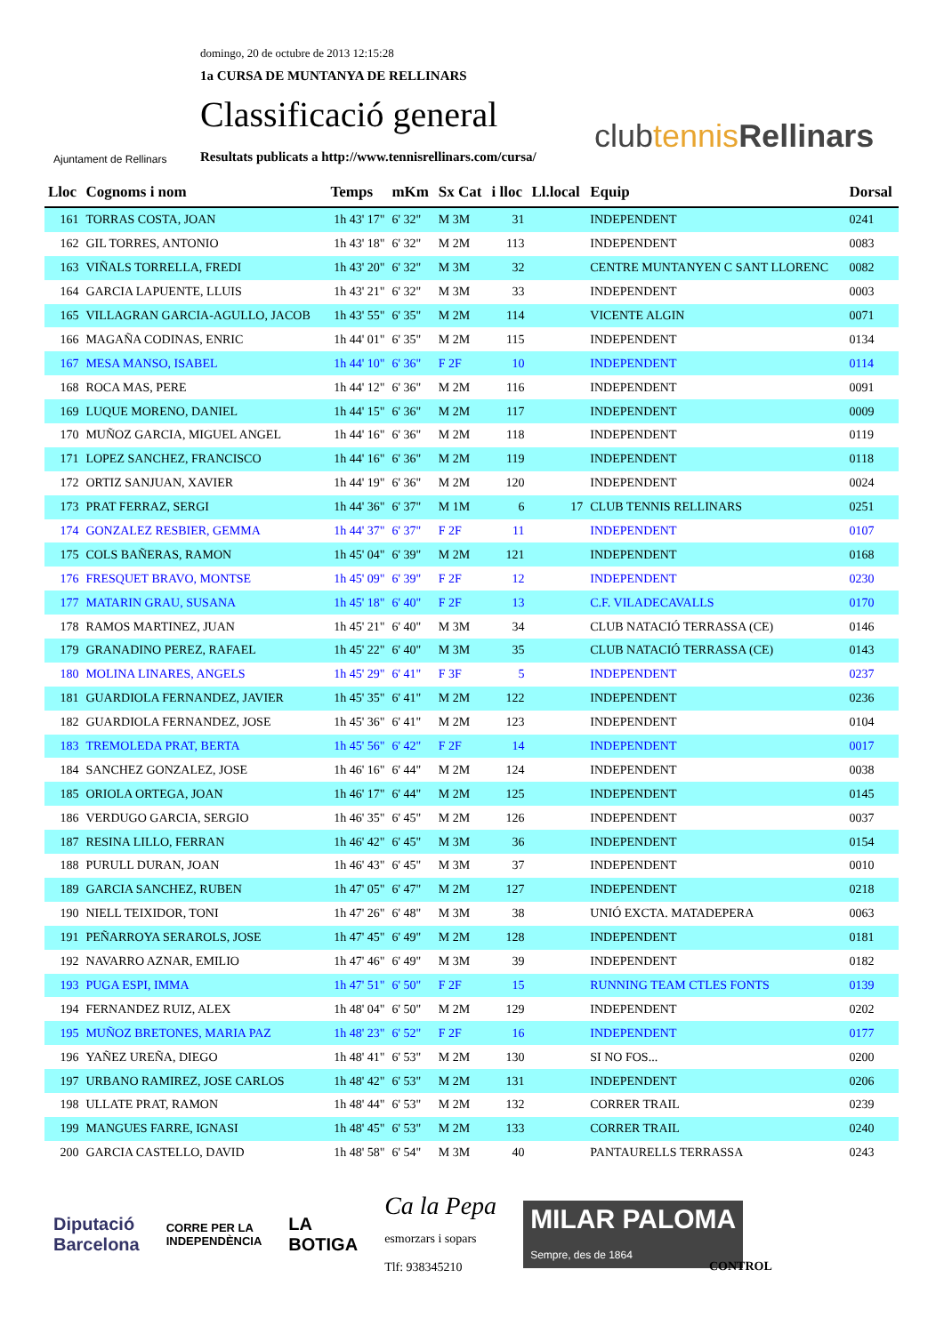domingo, 20 de octubre de 2013 12:15:28
1a CURSA DE MUNTANYA DE RELLINARS
Classificació general
Ajuntament de Rellinars
Resultats publicats a http://www.tennisrellinars.com/cursa/
clubtennis Rellinars
| Lloc | Cognoms i nom | Temps | mKm | Sx Cat | i lloc | Ll.local | Equip | Dorsal |
| --- | --- | --- | --- | --- | --- | --- | --- | --- |
| 161 | TORRAS COSTA, JOAN | 1h 43' 17" | 6' 32" | M 3M | 31 | | INDEPENDENT | 0241 |
| 162 | GIL TORRES, ANTONIO | 1h 43' 18" | 6' 32" | M 2M | 113 | | INDEPENDENT | 0083 |
| 163 | VIÑALS TORRELLA, FREDI | 1h 43' 20" | 6' 32" | M 3M | 32 | | CENTRE MUNTANYEN C SANT LLORENC | 0082 |
| 164 | GARCIA LAPUENTE, LLUIS | 1h 43' 21" | 6' 32" | M 3M | 33 | | INDEPENDENT | 0003 |
| 165 | VILLAGRAN GARCIA-AGULLO, JACOB | 1h 43' 55" | 6' 35" | M 2M | 114 | | VICENTE ALGIN | 0071 |
| 166 | MAGAÑA CODINAS, ENRIC | 1h 44' 01" | 6' 35" | M 2M | 115 | | INDEPENDENT | 0134 |
| 167 | MESA MANSO, ISABEL | 1h 44' 10" | 6' 36" | F 2F | 10 | | INDEPENDENT | 0114 |
| 168 | ROCA MAS, PERE | 1h 44' 12" | 6' 36" | M 2M | 116 | | INDEPENDENT | 0091 |
| 169 | LUQUE MORENO, DANIEL | 1h 44' 15" | 6' 36" | M 2M | 117 | | INDEPENDENT | 0009 |
| 170 | MUÑOZ GARCIA, MIGUEL ANGEL | 1h 44' 16" | 6' 36" | M 2M | 118 | | INDEPENDENT | 0119 |
| 171 | LOPEZ SANCHEZ, FRANCISCO | 1h 44' 16" | 6' 36" | M 2M | 119 | | INDEPENDENT | 0118 |
| 172 | ORTIZ SANJUAN, XAVIER | 1h 44' 19" | 6' 36" | M 2M | 120 | | INDEPENDENT | 0024 |
| 173 | PRAT FERRAZ, SERGI | 1h 44' 36" | 6' 37" | M 1M | 6 | 17 | CLUB TENNIS RELLINARS | 0251 |
| 174 | GONZALEZ RESBIER, GEMMA | 1h 44' 37" | 6' 37" | F 2F | 11 | | INDEPENDENT | 0107 |
| 175 | COLS BAÑERAS, RAMON | 1h 45' 04" | 6' 39" | M 2M | 121 | | INDEPENDENT | 0168 |
| 176 | FRESQUET BRAVO, MONTSE | 1h 45' 09" | 6' 39" | F 2F | 12 | | INDEPENDENT | 0230 |
| 177 | MATARIN GRAU, SUSANA | 1h 45' 18" | 6' 40" | F 2F | 13 | | C.F. VILADECAVALLS | 0170 |
| 178 | RAMOS MARTINEZ, JUAN | 1h 45' 21" | 6' 40" | M 3M | 34 | | CLUB NATACIÓ TERRASSA (CE) | 0146 |
| 179 | GRANADINO PEREZ, RAFAEL | 1h 45' 22" | 6' 40" | M 3M | 35 | | CLUB NATACIÓ TERRASSA (CE) | 0143 |
| 180 | MOLINA LINARES, ANGELS | 1h 45' 29" | 6' 41" | F 3F | 5 | | INDEPENDENT | 0237 |
| 181 | GUARDIOLA FERNANDEZ, JAVIER | 1h 45' 35" | 6' 41" | M 2M | 122 | | INDEPENDENT | 0236 |
| 182 | GUARDIOLA FERNANDEZ, JOSE | 1h 45' 36" | 6' 41" | M 2M | 123 | | INDEPENDENT | 0104 |
| 183 | TREMOLEDA PRAT, BERTA | 1h 45' 56" | 6' 42" | F 2F | 14 | | INDEPENDENT | 0017 |
| 184 | SANCHEZ GONZALEZ, JOSE | 1h 46' 16" | 6' 44" | M 2M | 124 | | INDEPENDENT | 0038 |
| 185 | ORIOLA ORTEGA, JOAN | 1h 46' 17" | 6' 44" | M 2M | 125 | | INDEPENDENT | 0145 |
| 186 | VERDUGO GARCIA, SERGIO | 1h 46' 35" | 6' 45" | M 2M | 126 | | INDEPENDENT | 0037 |
| 187 | RESINA LILLO, FERRAN | 1h 46' 42" | 6' 45" | M 3M | 36 | | INDEPENDENT | 0154 |
| 188 | PURULL DURAN, JOAN | 1h 46' 43" | 6' 45" | M 3M | 37 | | INDEPENDENT | 0010 |
| 189 | GARCIA SANCHEZ, RUBEN | 1h 47' 05" | 6' 47" | M 2M | 127 | | INDEPENDENT | 0218 |
| 190 | NIELL TEIXIDOR, TONI | 1h 47' 26" | 6' 48" | M 3M | 38 | | UNIÓ EXCTA. MATADEPERA | 0063 |
| 191 | PEÑARROYA SERAROLS, JOSE | 1h 47' 45" | 6' 49" | M 2M | 128 | | INDEPENDENT | 0181 |
| 192 | NAVARRO AZNAR, EMILIO | 1h 47' 46" | 6' 49" | M 3M | 39 | | INDEPENDENT | 0182 |
| 193 | PUGA ESPI, IMMA | 1h 47' 51" | 6' 50" | F 2F | 15 | | RUNNING TEAM CTLES FONTS | 0139 |
| 194 | FERNANDEZ RUIZ, ALEX | 1h 48' 04" | 6' 50" | M 2M | 129 | | INDEPENDENT | 0202 |
| 195 | MUÑOZ BRETONES, MARIA PAZ | 1h 48' 23" | 6' 52" | F 2F | 16 | | INDEPENDENT | 0177 |
| 196 | YAÑEZ UREÑA, DIEGO | 1h 48' 41" | 6' 53" | M 2M | 130 | | SI NO FOS... | 0200 |
| 197 | URBANO RAMIREZ, JOSE CARLOS | 1h 48' 42" | 6' 53" | M 2M | 131 | | INDEPENDENT | 0206 |
| 198 | ULLATE PRAT, RAMON | 1h 48' 44" | 6' 53" | M 2M | 132 | | CORRER TRAIL | 0239 |
| 199 | MANGUES FARRE, IGNASI | 1h 48' 45" | 6' 53" | M 2M | 133 | | CORRER TRAIL | 0240 |
| 200 | GARCIA CASTELLO, DAVID | 1h 48' 58" | 6' 54" | M 3M | 40 | | PANTAURELLS TERRASSA | 0243 |
Diputació
Barcelona
CORRE PER LA
INDEPENDÈNCIA
LA
BOTIGA
Ca la Pepa
esmorzars i sopars
Tlf: 938345210
MILAR PALOMA
Sempre, des de 1864
CONTROL